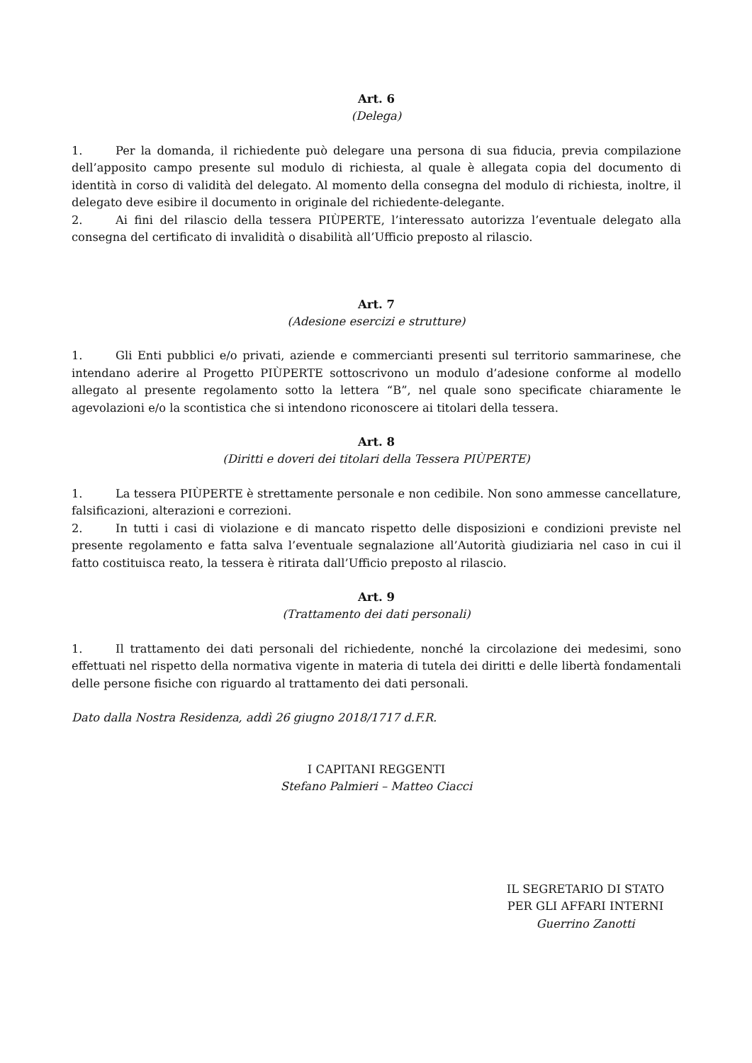Art. 6
(Delega)
1. Per la domanda, il richiedente può delegare una persona di sua fiducia, previa compilazione dell’apposito campo presente sul modulo di richiesta, al quale è allegata copia del documento di identità in corso di validità del delegato. Al momento della consegna del modulo di richiesta, inoltre, il delegato deve esibire il documento in originale del richiedente-delegante.
2. Ai fini del rilascio della tessera PIÙPERTE, l’interessato autorizza l’eventuale delegato alla consegna del certificato di invalidità o disabilità all’Ufficio preposto al rilascio.
Art. 7
(Adesione esercizi e strutture)
1. Gli Enti pubblici e/o privati, aziende e commercianti presenti sul territorio sammarinese, che intendano aderire al Progetto PIÙPERTE sottoscrivono un modulo d’adesione conforme al modello allegato al presente regolamento sotto la lettera “B”, nel quale sono specificate chiaramente le agevolazioni e/o la scontistica che si intendono riconoscere ai titolari della tessera.
Art. 8
(Diritti e doveri dei titolari della Tessera PIÙPERTE)
1. La tessera PIÙPERTE è strettamente personale e non cedibile. Non sono ammesse cancellature, falsificazioni, alterazioni e correzioni.
2. In tutti i casi di violazione e di mancato rispetto delle disposizioni e condizioni previste nel presente regolamento e fatta salva l’eventuale segnalazione all’Autorità giudiziaria nel caso in cui il fatto costituisca reato, la tessera è ritirata dall’Ufficio preposto al rilascio.
Art. 9
(Trattamento dei dati personali)
1. Il trattamento dei dati personali del richiedente, nonché la circolazione dei medesimi, sono effettuati nel rispetto della normativa vigente in materia di tutela dei diritti e delle libertà fondamentali delle persone fisiche con riguardo al trattamento dei dati personali.
Dato dalla Nostra Residenza, addì 26 giugno 2018/1717 d.F.R.
I CAPITANI REGGENTI
Stefano Palmieri – Matteo Ciacci
IL SEGRETARIO DI STATO
PER GLI AFFARI INTERNI
Guerrino Zanotti